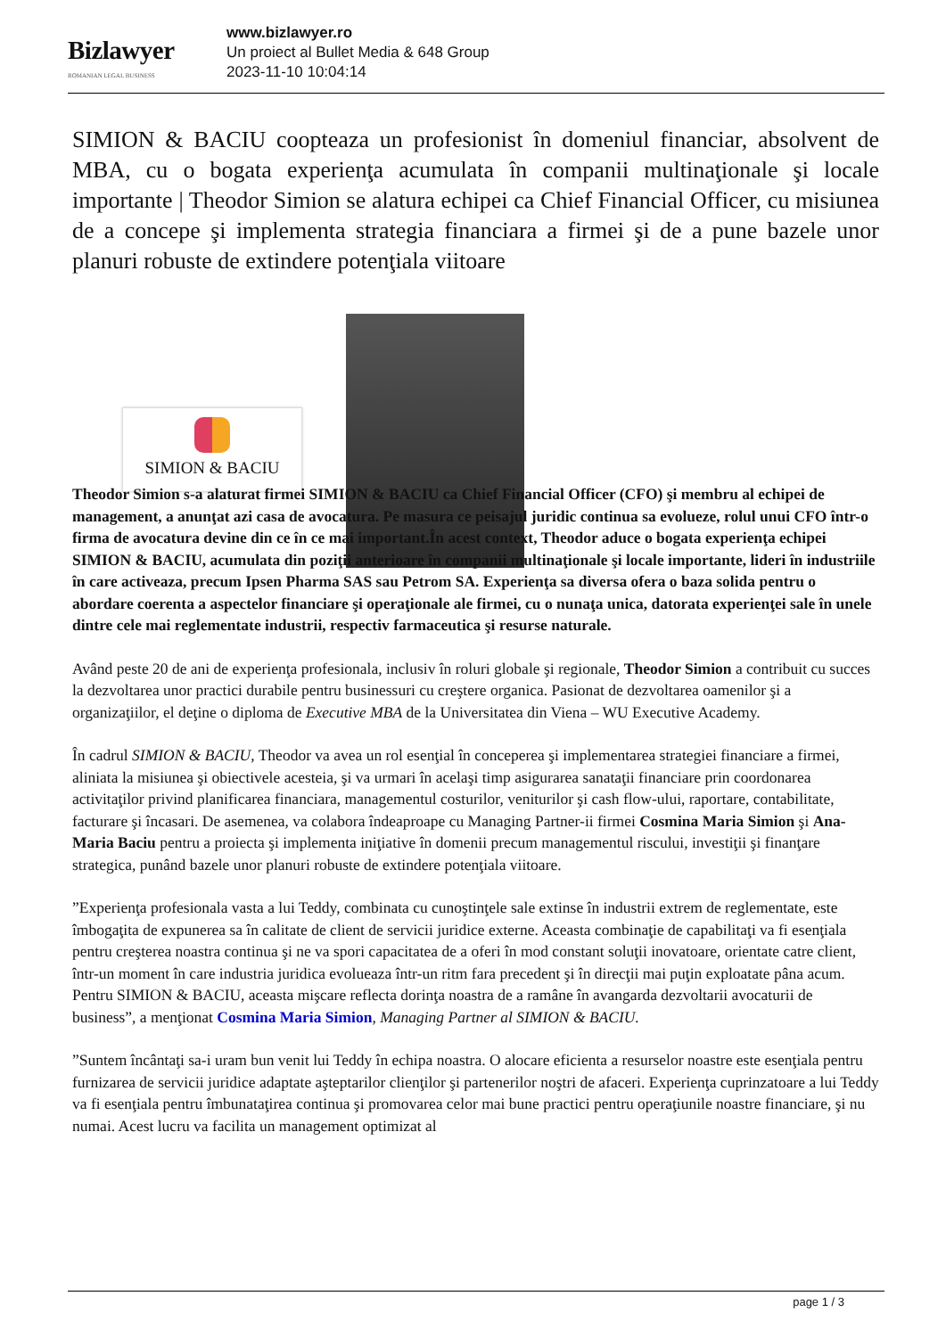Bizlawyer
ROMANIAN LEGAL BUSINESS
www.bizlawyer.ro
Un proiect al Bullet Media & 648 Group
2023-11-10 10:04:14
SIMION & BACIU coopteaza un profesionist în domeniul financiar, absolvent de MBA, cu o bogata experienţa acumulata în companii multinaţionale şi locale importante | Theodor Simion se alatura echipei ca Chief Financial Officer, cu misiunea de a concepe şi implementa strategia financiara a firmei şi de a pune bazele unor planuri robuste de extindere potenţiala viitoare
SIMION & BACIU
Theodor Simion s-a alaturat firmei SIMION & BACIU ca Chief Financial Officer (CFO) şi membru al echipei de management, a anunţat azi casa de avocatura. Pe masura ce peisajul juridic continua sa evolueze, rolul unui CFO într-o firma de avocatura devine din ce în ce mai important.În acest context, Theodor aduce o bogata experienţa echipei SIMION & BACIU, acumulata din poziţii anterioare în companii multinaţionale şi locale importante, lideri în industriile în care activeaza, precum Ipsen Pharma SAS sau Petrom SA. Experienţa sa diversa ofera o baza solida pentru o abordare coerenta a aspectelor financiare şi operaţionale ale firmei, cu o nunaţa unica, datorata experienţei sale în unele dintre cele mai reglementate industrii, respectiv farmaceutica şi resurse naturale.
Având peste 20 de ani de experienţa profesionala, inclusiv în roluri globale şi regionale, Theodor Simion a contribuit cu succes la dezvoltarea unor practici durabile pentru businessuri cu creştere organica. Pasionat de dezvoltarea oamenilor şi a organizaţiilor, el deţine o diploma de Executive MBA de la Universitatea din Viena – WU Executive Academy.
În cadrul SIMION & BACIU, Theodor va avea un rol esenţial în conceperea şi implementarea strategiei financiare a firmei, aliniata la misiunea şi obiectivele acesteia, şi va urmari în acelaşi timp asigurarea sanataţii financiare prin coordonarea activitaţilor privind planificarea financiara, managementul costurilor, veniturilor şi cash flow-ului, raportare, contabilitate, facturare şi încasari. De asemenea, va colabora îndeaproape cu Managing Partner-ii firmei Cosmina Maria Simion şi Ana-Maria Baciu pentru a proiecta şi implementa iniţiative în domenii precum managementul riscului, investiţii şi finanţare strategica, punând bazele unor planuri robuste de extindere potenţiala viitoare.
”Experienţa profesionala vasta a lui Teddy, combinata cu cunoştinţele sale extinse în industrii extrem de reglementate, este îmbogaţita de expunerea sa în calitate de client de servicii juridice externe. Aceasta combinaţie de capabilitaţi va fi esenţiala pentru creşterea noastra continua şi ne va spori capacitatea de a oferi în mod constant soluţii inovatoare, orientate catre client, într-un moment în care industria juridica evolueaza într-un ritm fara precedent şi în direcţii mai puţin exploatate pâna acum. Pentru SIMION & BACIU, aceasta mişcare reflecta dorinţa noastra de a ramâne în avangarda dezvoltarii avocaturii de business”, a menţionat Cosmina Maria Simion, Managing Partner al SIMION & BACIU.
”Suntem încântaţi sa-i uram bun venit lui Teddy în echipa noastra. O alocare eficienta a resurselor noastre este esenţiala pentru furnizarea de servicii juridice adaptate aşteptarilor clienţilor şi partenerilor noştri de afaceri. Experienţa cuprinzatoare a lui Teddy va fi esenţiala pentru îmbunataţirea continua şi promovarea celor mai bune practici pentru operaţiunile noastre financiare, şi nu numai. Acest lucru va facilita un management optimizat al
page 1 / 3